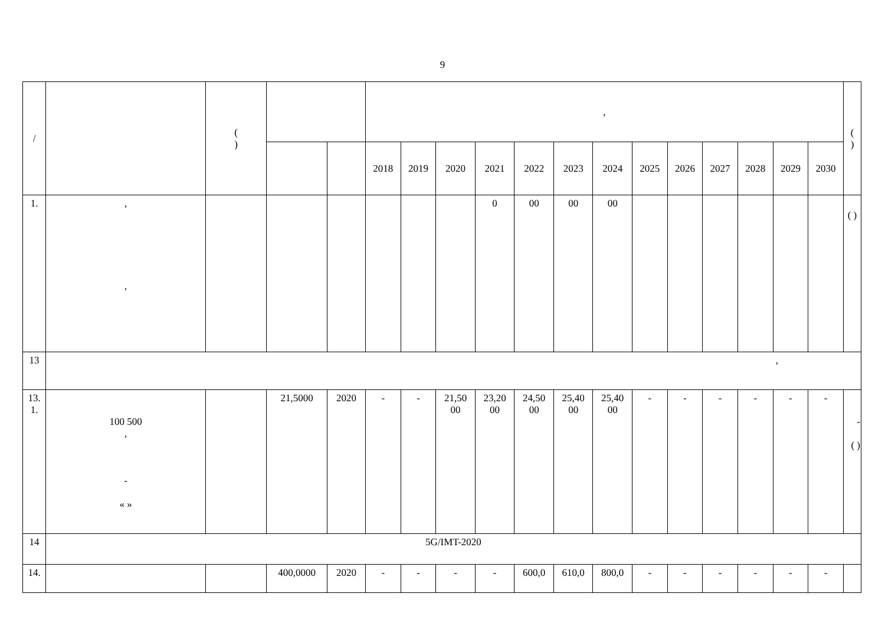9
| / | | ( ) | | | , | | | | | | | | | | | | | ( ) |
| --- | --- | --- | --- | --- | --- | --- | --- | --- | --- | --- | --- | --- | --- | --- | --- | --- | --- | --- |
| | | | | | 2018 | 2019 | 2020 | 2021 | 2022 | 2023 | 2024 | 2025 | 2026 | 2027 | 2028 | 2029 | 2030 | |
| 1. | , , | | | | | | | 0 | 00 | 00 | 00 | | | | | | | ( ) |
| 13 | , | | | | | | | | | | | | | | | | | |
| 13. 1. | 100 500 , - « » | | 21,5000 | 2020 | - | - | 21,50 00 | 23,20 00 | 24,50 00 | 25,40 00 | 25,40 00 | - | - | - | - | - | - | - ( ) |
| 14 | 5G/IMT-2020 | | | | | | | | | | | | | | | | | |
| 14. | | | 400,0000 | 2020 | - | - | - | - | 600,0 | 610,0 | 800,0 | - | - | - | - | - | - | |